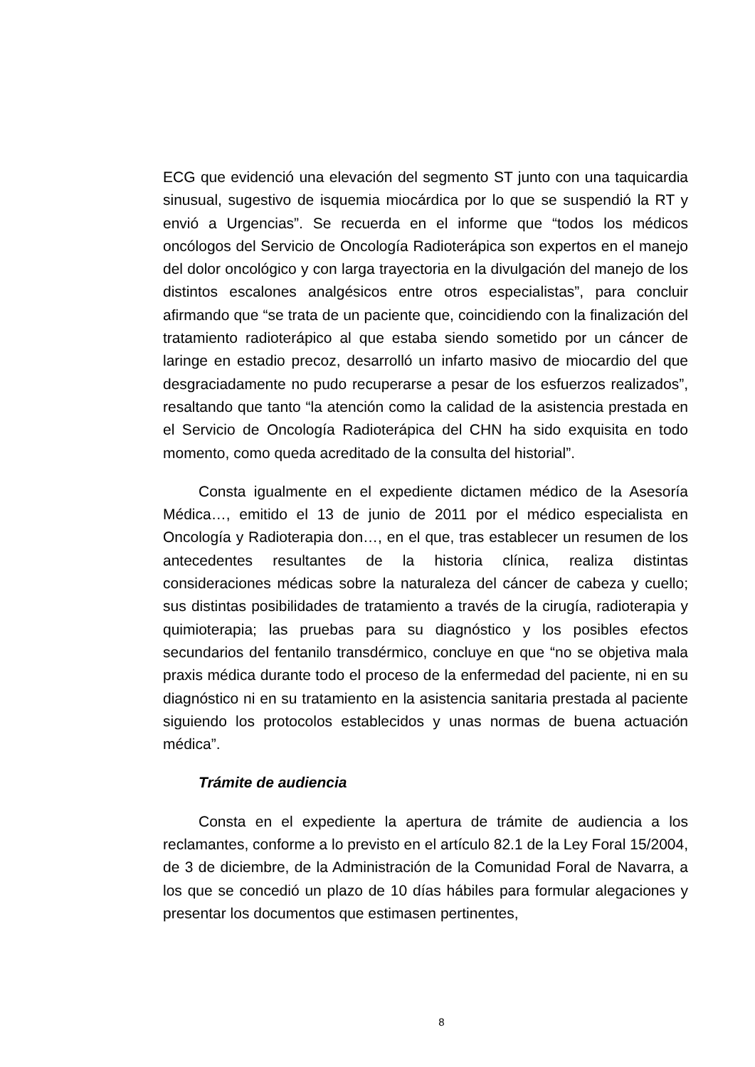ECG que evidenció una elevación del segmento ST junto con una taquicardia sinusual, sugestivo de isquemia miocárdica por lo que se suspendió la RT y envió a Urgencias”. Se recuerda en el informe que “todos los médicos oncólogos del Servicio de Oncología Radioterápica son expertos en el manejo del dolor oncológico y con larga trayectoria en la divulgación del manejo de los distintos escalones analgésicos entre otros especialistas”, para concluir afirmando que “se trata de un paciente que, coincidiendo con la finalización del tratamiento radioterápico al que estaba siendo sometido por un cáncer de laringe en estadio precoz, desarrolló un infarto masivo de miocardio del que desgraciadamente no pudo recuperarse a pesar de los esfuerzos realizados”, resaltando que tanto “la atención como la calidad de la asistencia prestada en el Servicio de Oncología Radioterápica del CHN ha sido exquisita en todo momento, como queda acreditado de la consulta del historial”.
Consta igualmente en el expediente dictamen médico de la Asesoría Médica…, emitido el 13 de junio de 2011 por el médico especialista en Oncología y Radioterapia don…, en el que, tras establecer un resumen de los antecedentes resultantes de la historia clínica, realiza distintas consideraciones médicas sobre la naturaleza del cáncer de cabeza y cuello; sus distintas posibilidades de tratamiento a través de la cirugía, radioterapia y quimioterapia; las pruebas para su diagnóstico y los posibles efectos secundarios del fentanilo transdérmico, concluye en que “no se objetiva mala praxis médica durante todo el proceso de la enfermedad del paciente, ni en su diagnóstico ni en su tratamiento en la asistencia sanitaria prestada al paciente siguiendo los protocolos establecidos y unas normas de buena actuación médica”.
Trámite de audiencia
Consta en el expediente la apertura de trámite de audiencia a los reclamantes, conforme a lo previsto en el artículo 82.1 de la Ley Foral 15/2004, de 3 de diciembre, de la Administración de la Comunidad Foral de Navarra, a los que se concedió un plazo de 10 días hábiles para formular alegaciones y presentar los documentos que estimasen pertinentes,
8